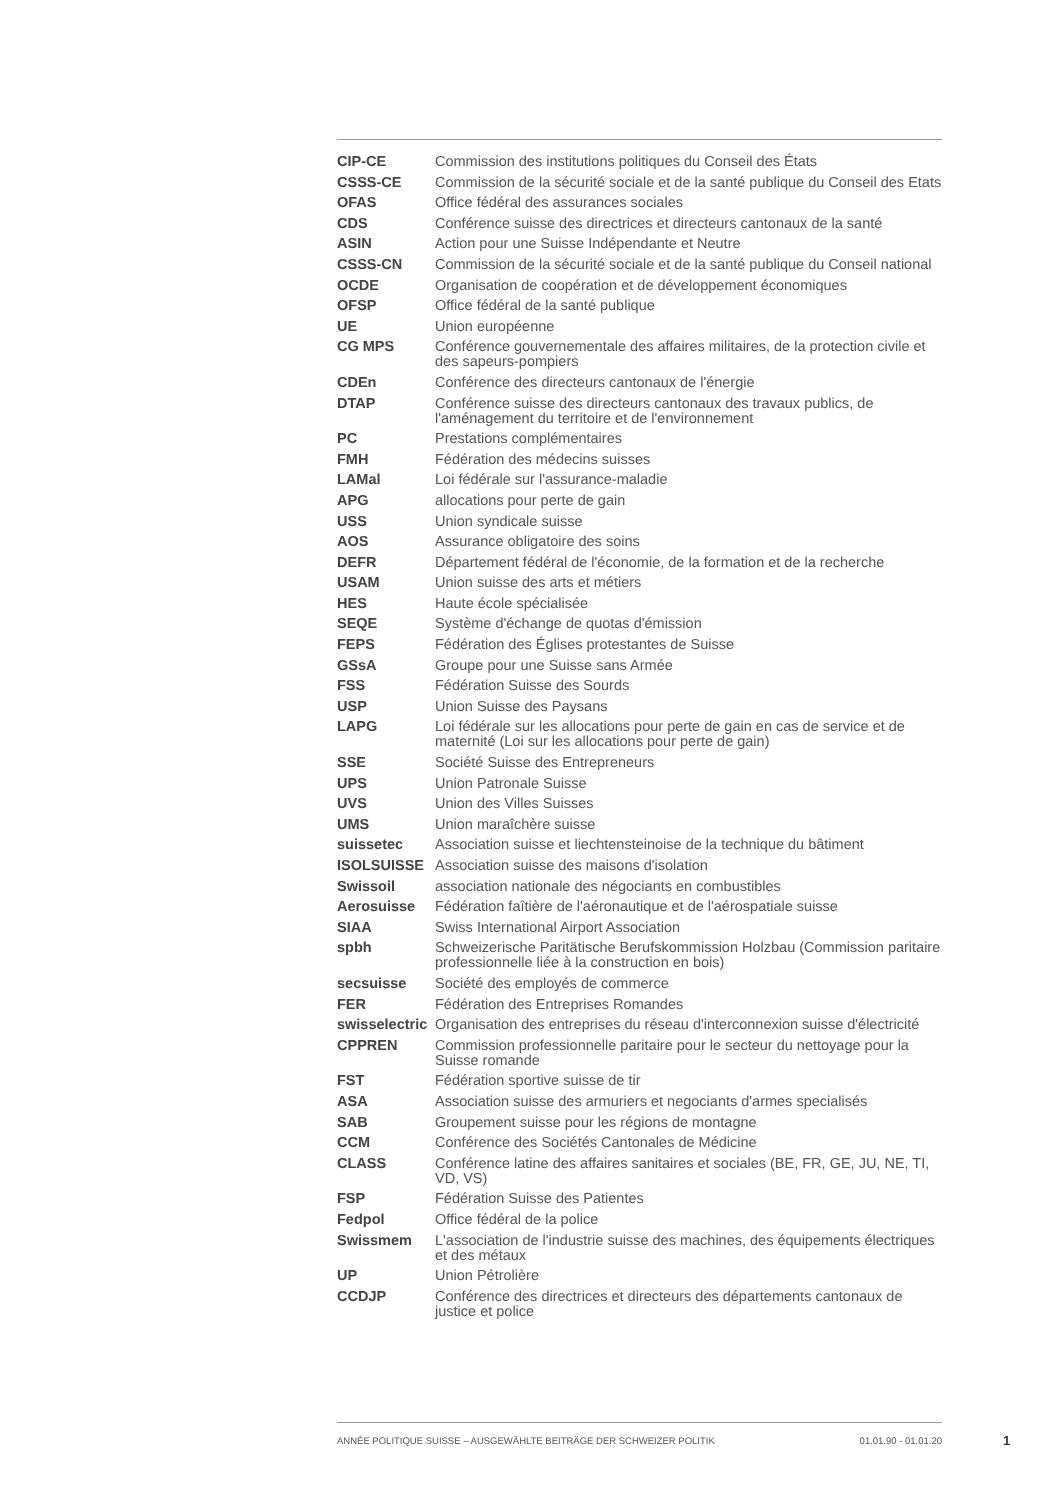| CIP-CE | Commission des institutions politiques du Conseil des États |
| CSSS-CE | Commission de la sécurité sociale et de la santé publique du Conseil des Etats |
| OFAS | Office fédéral des assurances sociales |
| CDS | Conférence suisse des directrices et directeurs cantonaux de la santé |
| ASIN | Action pour une Suisse Indépendante et Neutre |
| CSSS-CN | Commission de la sécurité sociale et de la santé publique du Conseil national |
| OCDE | Organisation de coopération et de développement économiques |
| OFSP | Office fédéral de la santé publique |
| UE | Union européenne |
| CG MPS | Conférence gouvernementale des affaires militaires, de la protection civile et des sapeurs-pompiers |
| CDEn | Conférence des directeurs cantonaux de l'énergie |
| DTAP | Conférence suisse des directeurs cantonaux des travaux publics, de l'aménagement du territoire et de l'environnement |
| PC | Prestations complémentaires |
| FMH | Fédération des médecins suisses |
| LAMal | Loi fédérale sur l'assurance-maladie |
| APG | allocations pour perte de gain |
| USS | Union syndicale suisse |
| AOS | Assurance obligatoire des soins |
| DEFR | Département fédéral de l'économie, de la formation et de la recherche |
| USAM | Union suisse des arts et métiers |
| HES | Haute école spécialisée |
| SEQE | Système d'échange de quotas d'émission |
| FEPS | Fédération des Églises protestantes de Suisse |
| GSsA | Groupe pour une Suisse sans Armée |
| FSS | Fédération Suisse des Sourds |
| USP | Union Suisse des Paysans |
| LAPG | Loi fédérale sur les allocations pour perte de gain en cas de service et de maternité (Loi sur les allocations pour perte de gain) |
| SSE | Société Suisse des Entrepreneurs |
| UPS | Union Patronale Suisse |
| UVS | Union des Villes Suisses |
| UMS | Union maraîchère suisse |
| suissetec | Association suisse et liechtensteinoise de la technique du bâtiment |
| ISOLSUISSE | Association suisse des maisons d'isolation |
| Swissoil | association nationale des négociants en combustibles |
| Aerosuisse | Fédération faîtière de l'aéronautique et de l'aérospatiale suisse |
| SIAA | Swiss International Airport Association |
| spbh | Schweizerische Paritätische Berufskommission Holzbau (Commission paritaire professionnelle liée à la construction en bois) |
| secsuisse | Société des employés de commerce |
| FER | Fédération des Entreprises Romandes |
| swisselectric | Organisation des entreprises du réseau d'interconnexion suisse d'électricité |
| CPPREN | Commission professionnelle paritaire pour le secteur du nettoyage pour la Suisse romande |
| FST | Fédération sportive suisse de tir |
| ASA | Association suisse des armuriers et negociants d'armes specialisés |
| SAB | Groupement suisse pour les régions de montagne |
| CCM | Conférence des Sociétés Cantonales de Médicine |
| CLASS | Conférence latine des affaires sanitaires et sociales (BE, FR, GE, JU, NE, TI, VD, VS) |
| FSP | Fédération Suisse des Patientes |
| Fedpol | Office fédéral de la police |
| Swissmem | L'association de l'industrie suisse des machines, des équipements électriques et des métaux |
| UP | Union Pétrolière |
| CCDJP | Conférence des directrices et directeurs des départements cantonaux de justice et police |
ANNÉE POLITIQUE SUISSE – AUSGEWÄHLTE BEITRÄGE DER SCHWEIZER POLITIK 01.01.90 - 01.01.20
1